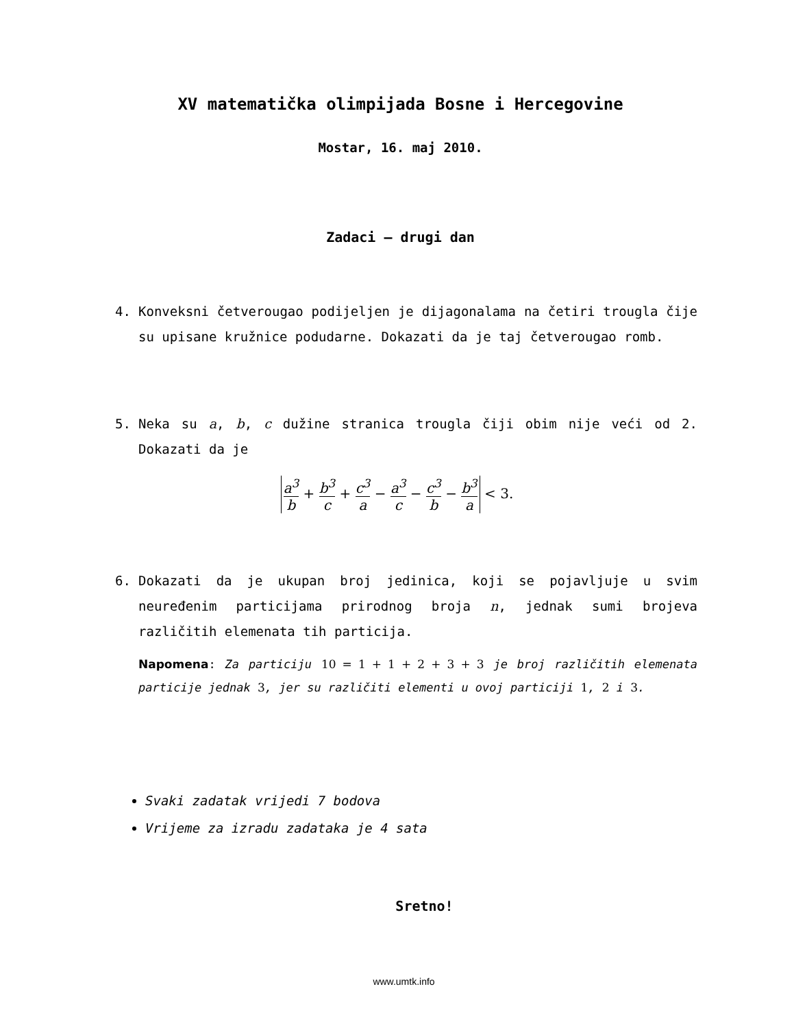XV matematička olimpijada Bosne i Hercegovine
Mostar, 16. maj 2010.
Zadaci – drugi dan
4. Konveksni četverougao podijeljen je dijagonalama na četiri trougla čije su upisane kružnice podudarne. Dokazati da je taj četverougao romb.
5. Neka su a, b, c dužine stranica trougla čiji obim nije veći od 2. Dokazati da je
a<sup>3</sup> b + b<sup>3</sup> c + c<sup>3</sup> a − a<sup>3</sup> c − c<sup>3</sup> b − b<sup>3</sup> a < 3.
6. Dokazati da je ukupan broj jedinica, koji se pojavljuje u svim neuređenim particijama prirodnog broja n, jednak sumi brojeva različitih elemenata tih particija.
Napomena: Za particiju 10 = 1 + 1 + 2 + 3 + 3 je broj različitih elemenata particije jednak 3, jer su različiti elementi u ovoj particiji 1, 2 i 3.
Svaki zadatak vrijedi 7 bodova
Vrijeme za izradu zadataka je 4 sata
Sretno!
www.umtk.info